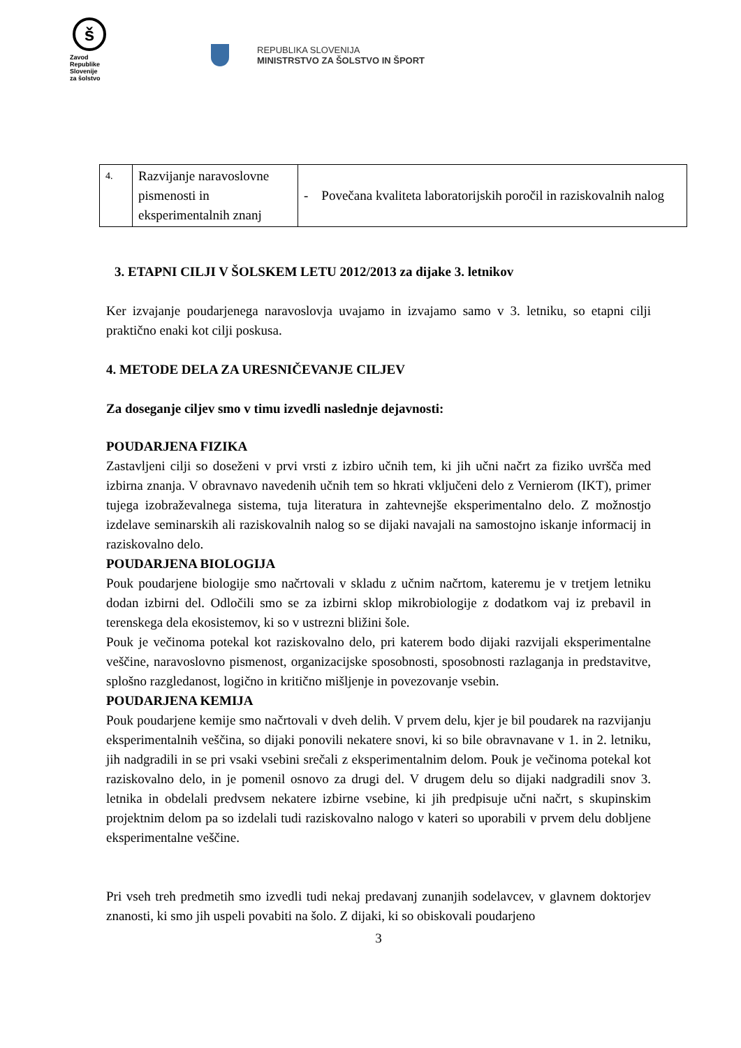š
Zavod
Republike
Slovenije
za šolstvo
REPUBLIKA SLOVENIJA
MINISTRSTVO ZA ŠOLSTVO IN ŠPORT
| 4. | Razvijanje naravoslovne pismenosti in eksperimentalnih znanj | - Povečana kvaliteta laboratorijskih poročil in raziskovalnih nalog |
3. ETAPNI CILJI V ŠOLSKEM LETU 2012/2013 za dijake 3. letnikov
Ker izvajanje poudarjenega naravoslovja uvajamo in izvajamo samo v 3. letniku, so etapni cilji praktično enaki kot cilji poskusa.
4. METODE DELA ZA URESNIČEVANJE CILJEV
Za doseganje ciljev smo v timu izvedli naslednje dejavnosti:
POUDARJENA FIZIKA
Zastavljeni cilji so doseženi v prvi vrsti z izbiro učnih tem, ki jih učni načrt za fiziko uvršča med izbirna znanja. V obravnavo navedenih učnih tem so hkrati vključeni delo z Vernierom (IKT), primer tujega izobraževalnega sistema, tuja literatura in zahtevnejše eksperimentalno delo. Z možnostjo izdelave seminarskih ali raziskovalnih nalog so se dijaki navajali na samostojno iskanje informacij in raziskovalno delo.
POUDARJENA BIOLOGIJA
Pouk poudarjene biologije smo načrtovali v skladu z učnim načrtom, kateremu je v tretjem letniku dodan izbirni del. Odločili smo se za izbirni sklop mikrobiologije z dodatkom vaj iz prebavil in terenskega dela ekosistemov, ki so v ustrezni bližini šole.
Pouk je večinoma potekal kot raziskovalno delo, pri katerem bodo dijaki razvijali eksperimentalne veščine, naravoslovno pismenost, organizacijske sposobnosti, sposobnosti razlaganja in predstavitve, splošno razgledanost, logično in kritično mišljenje in povezovanje vsebin.
POUDARJENA KEMIJA
Pouk poudarjene kemije smo načrtovali v dveh delih. V prvem delu, kjer je bil poudarek na razvijanju eksperimentalnih veščina, so dijaki ponovili nekatere snovi, ki so bile obravnavane v 1. in 2. letniku, jih nadgradili in se pri vsaki vsebini srečali z eksperimentalnim delom. Pouk je večinoma potekal kot raziskovalno delo, in je pomenil osnovo za drugi del. V drugem delu so dijaki nadgradili snov 3. letnika in obdelali predvsem nekatere izbirne vsebine, ki jih predpisuje učni načrt, s skupinskim projektnim delom pa so izdelali tudi raziskovalno nalogo v kateri so uporabili v prvem delu dobljene eksperimentalne veščine.
Pri vseh treh predmetih smo izvedli tudi nekaj predavanj zunanjih sodelavcev, v glavnem doktorjev znanosti, ki smo jih uspeli povabiti na šolo. Z dijaki, ki so obiskovali poudarjeno
3